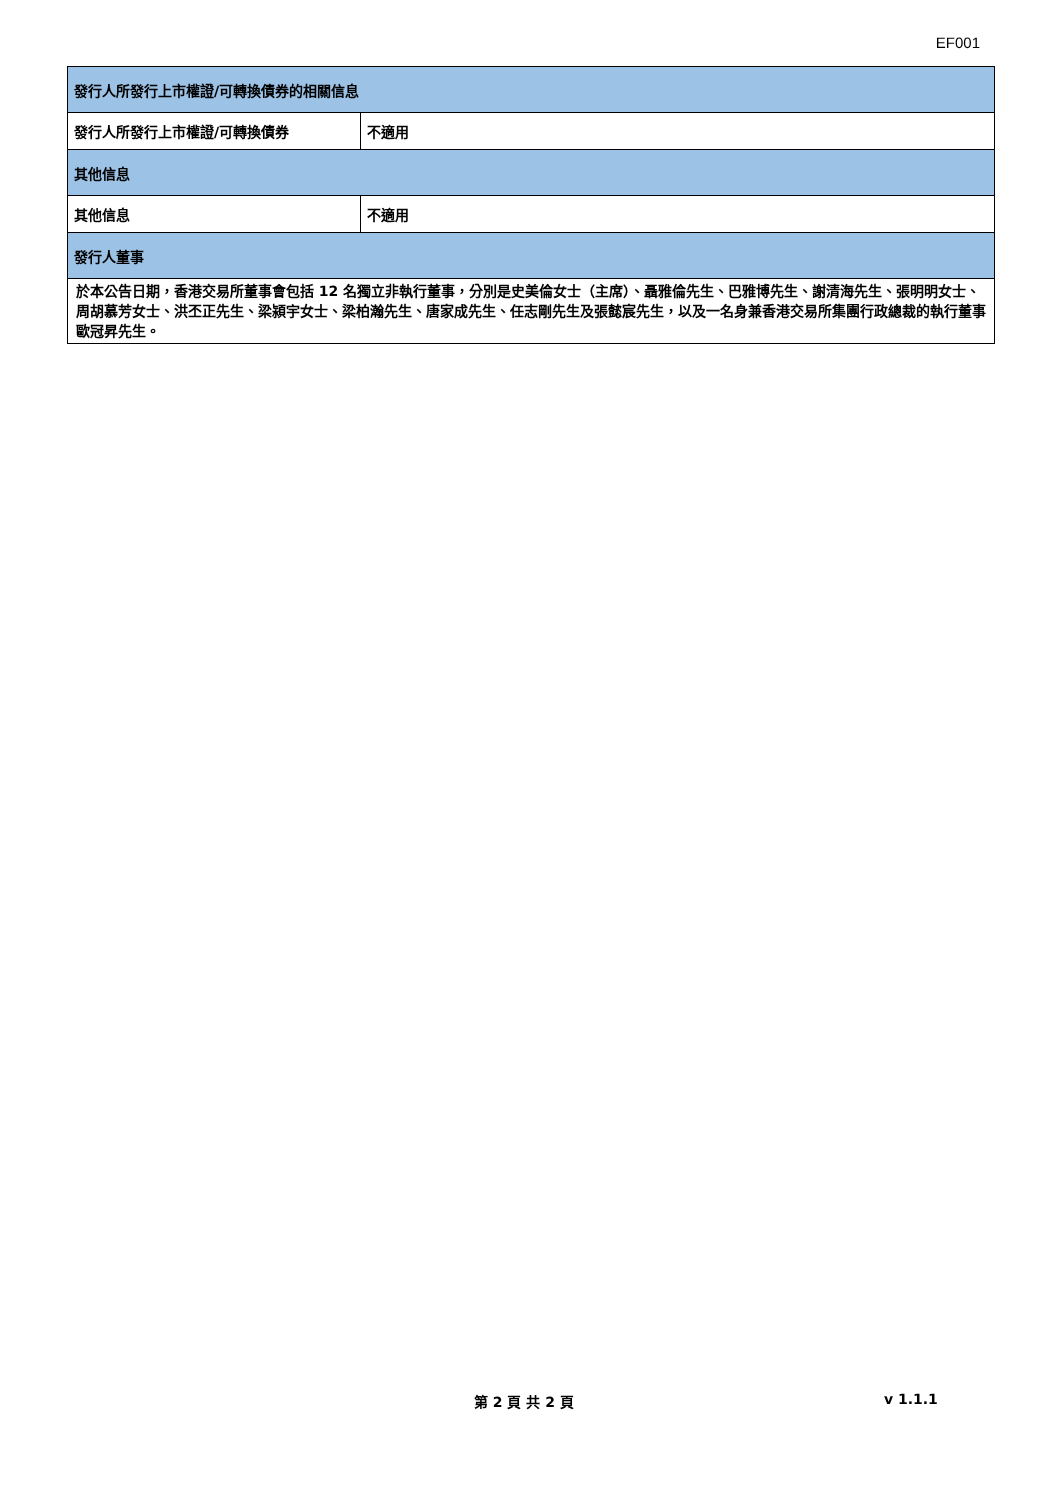EF001
| 發行人所發行上市權證/可轉換債券的相關信息 | |
| --- | --- |
| 發行人所發行上市權證/可轉換債券 | 不適用 |
| 其他信息 | |
| 其他信息 | 不適用 |
| 發行人董事 | |
| 於本公告日期，香港交易所董事會包括 12 名獨立非執行董事，分別是史美倫女士（主席）、聶雅倫先生、巴雅博先生、謝清海先生、張明明女士、周胡慕芳女士、洪丕正先生、梁潁宇女士、梁柏瀚先生、唐家成先生、任志剛先生及張懿宸先生，以及一名身兼香港交易所集團行政總裁的執行董事歐冠昇先生。 | |
第 2 頁 共 2 頁 v 1.1.1